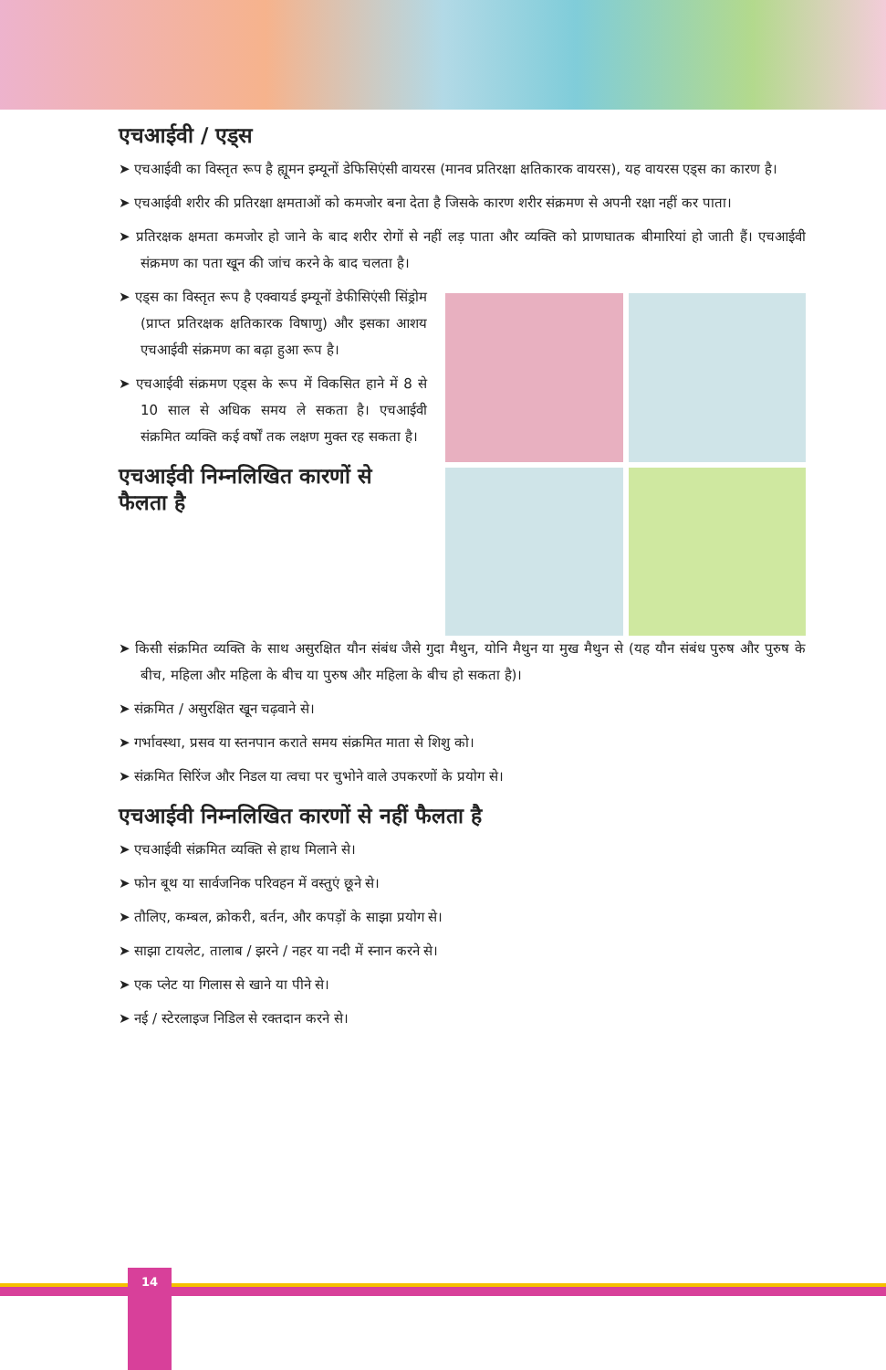एचआईवी / एड्स
➤ एचआईवी का विस्तृत रूप है ह्यूमन इम्यूनों डेफिसिएंसी वायरस (मानव प्रतिरक्षा क्षतिकारक वायरस), यह वायरस एड्स का कारण है।
➤ एचआईवी शरीर की प्रतिरक्षा क्षमताओं को कमजोर बना देता है जिसके कारण शरीर संक्रमण से अपनी रक्षा नहीं कर पाता।
➤ प्रतिरक्षक क्षमता कमजोर हो जाने के बाद शरीर रोगों से नहीं लड़ पाता और व्यक्ति को प्राणघातक बीमारियां हो जाती हैं। एचआईवी संक्रमण का पता खून की जांच करने के बाद चलता है।
➤ एड्स का विस्तृत रूप है एक्वायर्ड इम्यूनों डेफीसिएंसी सिंड्रोम (प्राप्त प्रतिरक्षक क्षतिकारक विषाणु) और इसका आशय एचआईवी संक्रमण का बढ़ा हुआ रूप है।
➤ एचआईवी संक्रमण एड्स के रूप में विकसित हाने में 8 से 10 साल से अधिक समय ले सकता है। एचआईवी संक्रमित व्यक्ति कई वर्षों तक लक्षण मुक्त रह सकता है।
एचआईवी निम्नलिखित कारणों से फैलता है
➤ किसी संक्रमित व्यक्ति के साथ असुरक्षित यौन संबंध जैसे गुदा मैथुन, योनि मैथुन या मुख मैथुन से (यह यौन संबंध पुरुष और पुरुष के बीच, महिला और महिला के बीच या पुरुष और महिला के बीच हो सकता है)।
➤ संक्रमित / असुरक्षित खून चढ़वाने से।
➤ गर्भावस्था, प्रसव या स्तनपान कराते समय संक्रमित माता से शिशु को।
➤ संक्रमित सिरिंज और निडल या त्वचा पर चुभोने वाले उपकरणों के प्रयोग से।
एचआईवी निम्नलिखित कारणों से नहीं फैलता है
➤ एचआईवी संक्रमित व्यक्ति से हाथ मिलाने से।
➤ फोन बूथ या सार्वजनिक परिवहन में वस्तुएं छूने से।
➤ तौलिए, कम्बल, क्रोकरी, बर्तन, और कपड़ों के साझा प्रयोग से।
➤ साझा टायलेट, तालाब / झरने / नहर या नदी में स्नान करने से।
➤ एक प्लेट या गिलास से खाने या पीने से।
➤ नई / स्टेरलाइज निडिल से रक्तदान करने से।
14